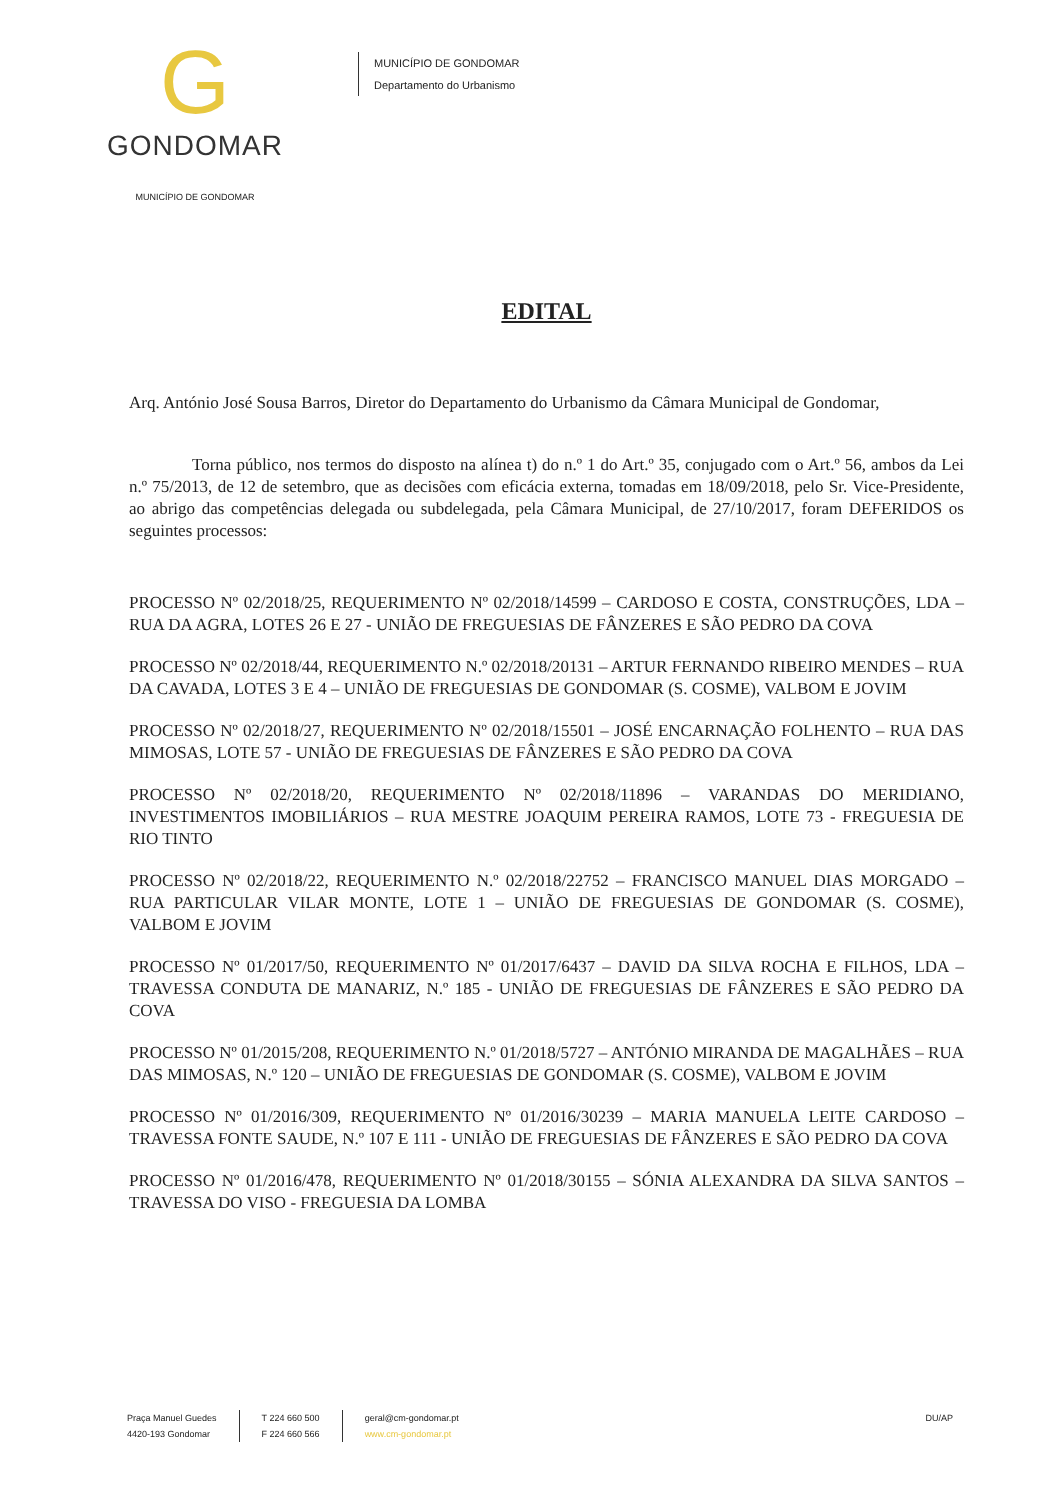G
GONDOMAR
MUNICÍPIO DE GONDOMAR
MUNICÍPIO DE GONDOMAR
Departamento do Urbanismo
EDITAL
Arq. António José Sousa Barros, Diretor do Departamento do Urbanismo da Câmara Municipal de Gondomar,
Torna público, nos termos do disposto na alínea t) do n.º 1 do Art.º 35, conjugado com o Art.º 56, ambos da Lei n.º 75/2013, de 12 de setembro, que as decisões com eficácia externa, tomadas em 18/09/2018, pelo Sr. Vice-Presidente, ao abrigo das competências delegada ou subdelegada, pela Câmara Municipal, de 27/10/2017, foram DEFERIDOS os seguintes processos:
PROCESSO Nº 02/2018/25, REQUERIMENTO Nº 02/2018/14599 – CARDOSO E COSTA, CONSTRUÇÕES, LDA – RUA DA AGRA, LOTES 26 E 27 - UNIÃO DE FREGUESIAS DE FÂNZERES E SÃO PEDRO DA COVA
PROCESSO Nº 02/2018/44, REQUERIMENTO N.º 02/2018/20131 – ARTUR FERNANDO RIBEIRO MENDES – RUA DA CAVADA, LOTES 3 E 4 – UNIÃO DE FREGUESIAS DE GONDOMAR (S. COSME), VALBOM E JOVIM
PROCESSO Nº 02/2018/27, REQUERIMENTO Nº 02/2018/15501 – JOSÉ ENCARNAÇÃO FOLHENTO – RUA DAS MIMOSAS, LOTE 57 - UNIÃO DE FREGUESIAS DE FÂNZERES E SÃO PEDRO DA COVA
PROCESSO Nº 02/2018/20, REQUERIMENTO Nº 02/2018/11896 – VARANDAS DO MERIDIANO, INVESTIMENTOS IMOBILIÁRIOS – RUA MESTRE JOAQUIM PEREIRA RAMOS, LOTE 73 - FREGUESIA DE RIO TINTO
PROCESSO Nº 02/2018/22, REQUERIMENTO N.º 02/2018/22752 – FRANCISCO MANUEL DIAS MORGADO – RUA PARTICULAR VILAR MONTE, LOTE 1 – UNIÃO DE FREGUESIAS DE GONDOMAR (S. COSME), VALBOM E JOVIM
PROCESSO Nº 01/2017/50, REQUERIMENTO Nº 01/2017/6437 – DAVID DA SILVA ROCHA E FILHOS, LDA – TRAVESSA CONDUTA DE MANARIZ, N.º 185 - UNIÃO DE FREGUESIAS DE FÂNZERES E SÃO PEDRO DA COVA
PROCESSO Nº 01/2015/208, REQUERIMENTO N.º 01/2018/5727 – ANTÓNIO MIRANDA DE MAGALHÃES – RUA DAS MIMOSAS, N.º 120 – UNIÃO DE FREGUESIAS DE GONDOMAR (S. COSME), VALBOM E JOVIM
PROCESSO Nº 01/2016/309, REQUERIMENTO Nº 01/2016/30239 – MARIA MANUELA LEITE CARDOSO – TRAVESSA FONTE SAUDE, N.º 107 E 111 - UNIÃO DE FREGUESIAS DE FÂNZERES E SÃO PEDRO DA COVA
PROCESSO Nº 01/2016/478, REQUERIMENTO Nº 01/2018/30155 – SÓNIA ALEXANDRA DA SILVA SANTOS – TRAVESSA DO VISO - FREGUESIA DA LOMBA
Praça Manuel Guedes
4420-193 Gondomar
T 224 660 500
F 224 660 566
geral@cm-gondomar.pt
www.cm-gondomar.pt
DU/AP